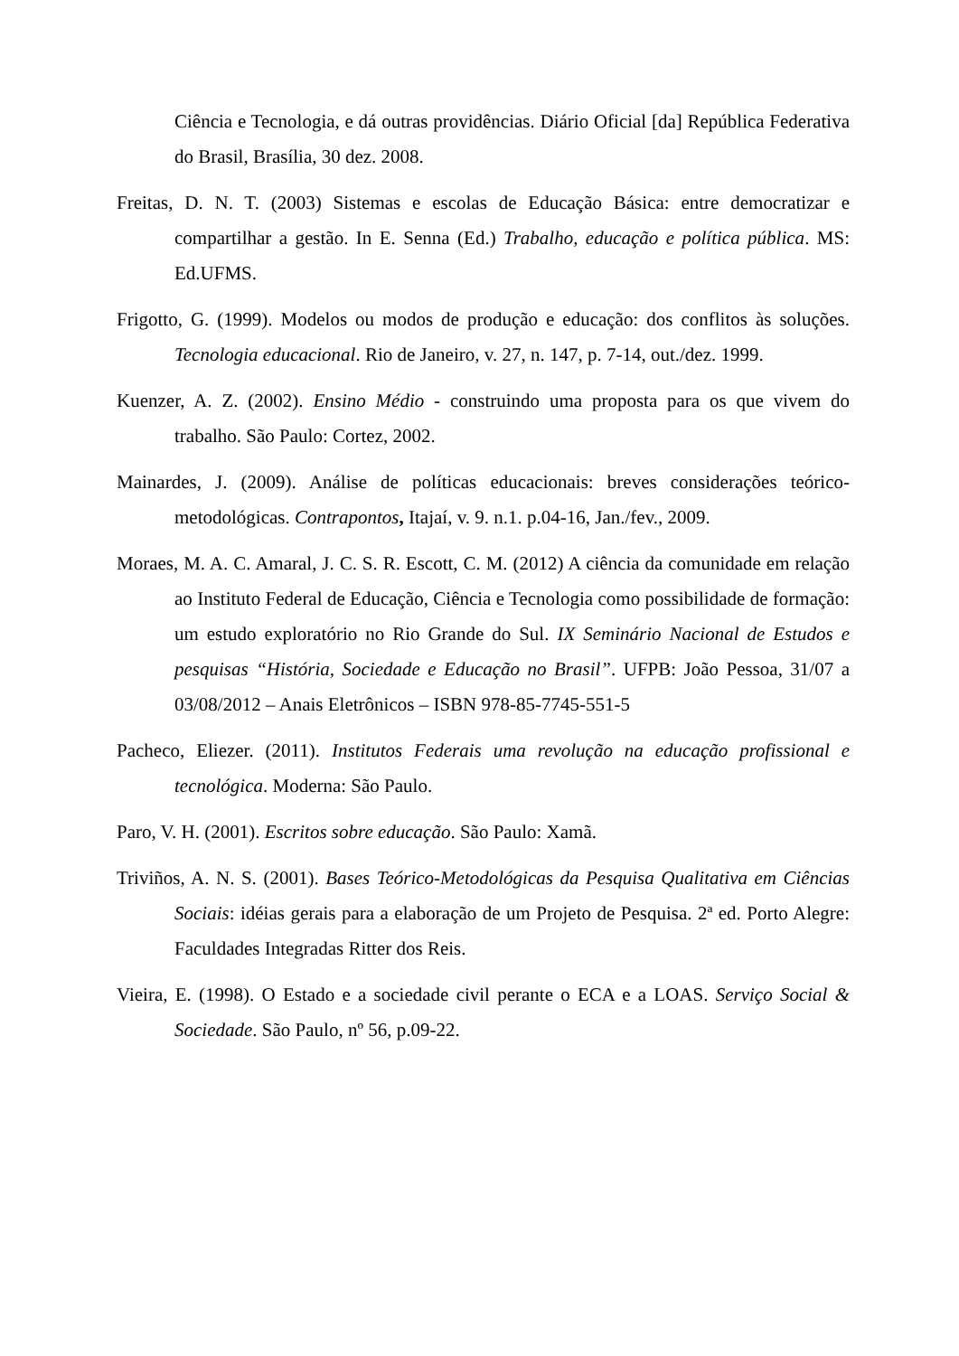Ciência e Tecnologia, e dá outras providências. Diário Oficial [da] República Federativa do Brasil, Brasília, 30 dez. 2008.
Freitas, D. N. T. (2003) Sistemas e escolas de Educação Básica: entre democratizar e compartilhar a gestão. In E. Senna (Ed.) Trabalho, educação e política pública. MS: Ed.UFMS.
Frigotto, G. (1999). Modelos ou modos de produção e educação: dos conflitos às soluções. Tecnologia educacional. Rio de Janeiro, v. 27, n. 147, p. 7-14, out./dez. 1999.
Kuenzer, A. Z. (2002). Ensino Médio - construindo uma proposta para os que vivem do trabalho. São Paulo: Cortez, 2002.
Mainardes, J. (2009). Análise de políticas educacionais: breves considerações teórico-metodológicas. Contrapontos, Itajaí, v. 9. n.1. p.04-16, Jan./fev., 2009.
Moraes, M. A. C. Amaral, J. C. S. R. Escott, C. M. (2012) A ciência da comunidade em relação ao Instituto Federal de Educação, Ciência e Tecnologia como possibilidade de formação: um estudo exploratório no Rio Grande do Sul. IX Seminário Nacional de Estudos e pesquisas “História, Sociedade e Educação no Brasil”. UFPB: João Pessoa, 31/07 a 03/08/2012 – Anais Eletrônicos – ISBN 978-85-7745-551-5
Pacheco, Eliezer. (2011). Institutos Federais uma revolução na educação profissional e tecnológica. Moderna: São Paulo.
Paro, V. H. (2001). Escritos sobre educação. São Paulo: Xamã.
Triviños, A. N. S. (2001). Bases Teórico-Metodológicas da Pesquisa Qualitativa em Ciências Sociais: idéias gerais para a elaboração de um Projeto de Pesquisa. 2ª ed. Porto Alegre: Faculdades Integradas Ritter dos Reis.
Vieira, E. (1998). O Estado e a sociedade civil perante o ECA e a LOAS. Serviço Social & Sociedade. São Paulo, nº 56, p.09-22.